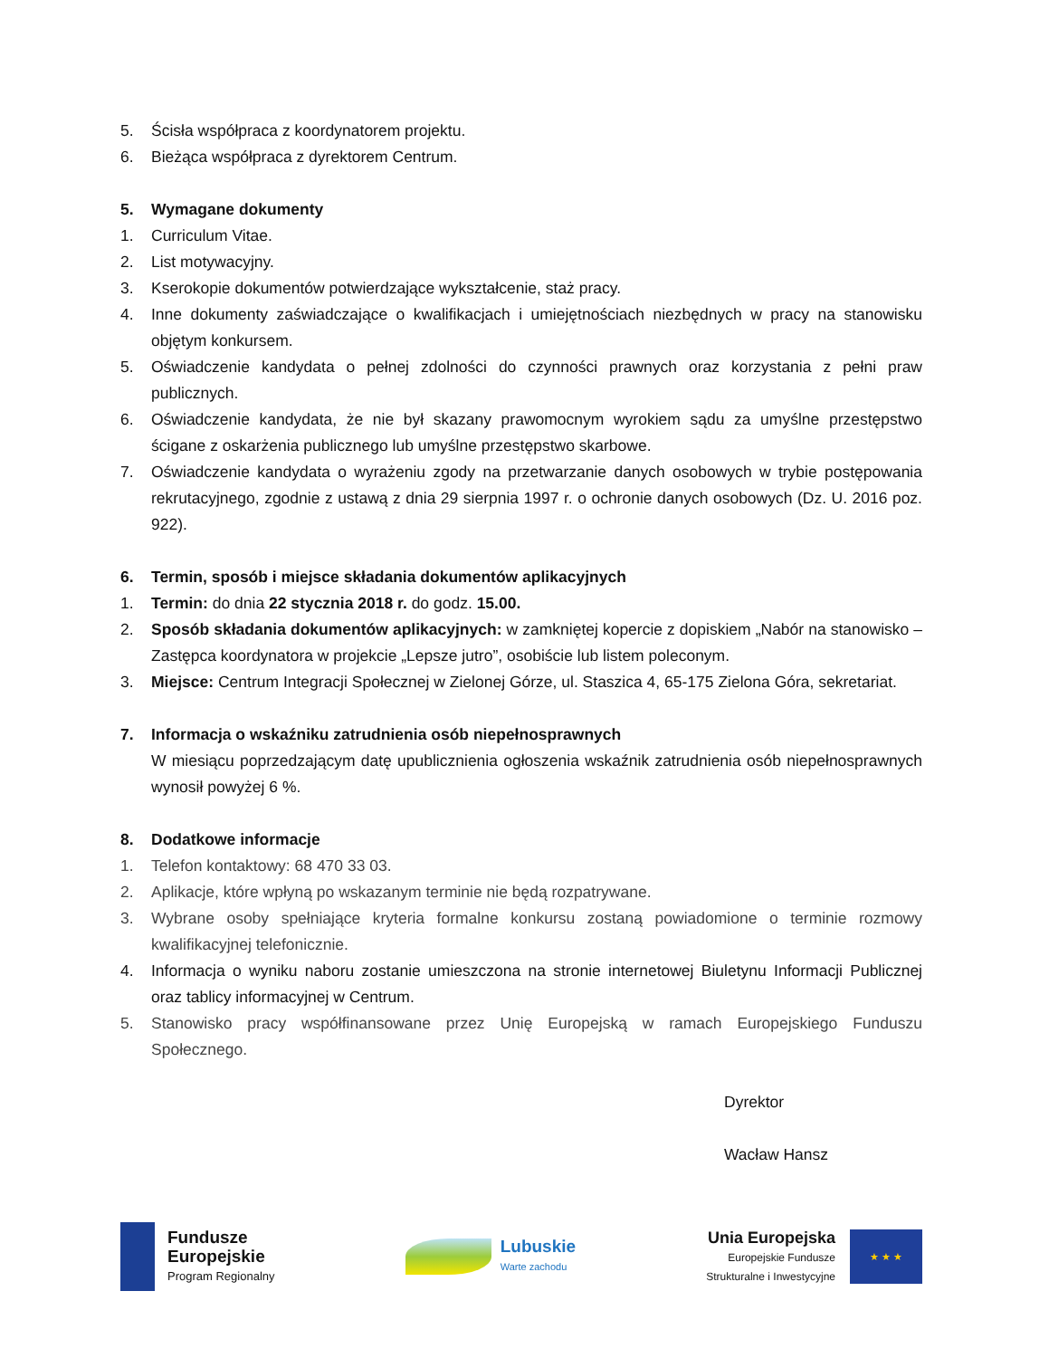5. Ścisła współpraca z koordynatorem projektu.
6. Bieżąca współpraca z dyrektorem Centrum.
5. Wymagane dokumenty
1. Curriculum Vitae.
2. List motywacyjny.
3. Kserokopie dokumentów potwierdzające wykształcenie, staż pracy.
4. Inne dokumenty zaświadczające o kwalifikacjach i umiejętnościach niezbędnych w pracy na stanowisku objętym konkursem.
5. Oświadczenie kandydata o pełnej zdolności do czynności prawnych oraz korzystania z pełni praw publicznych.
6. Oświadczenie kandydata, że nie był skazany prawomocnym wyrokiem sądu za umyślne przestępstwo ścigane z oskarżenia publicznego lub umyślne przestępstwo skarbowe.
7. Oświadczenie kandydata o wyrażeniu zgody na przetwarzanie danych osobowych w trybie postępowania rekrutacyjnego, zgodnie z ustawą z dnia 29 sierpnia 1997 r. o ochronie danych osobowych (Dz. U. 2016 poz. 922).
6. Termin, sposób i miejsce składania dokumentów aplikacyjnych
1. Termin: do dnia 22 stycznia 2018 r. do godz. 15.00.
2. Sposób składania dokumentów aplikacyjnych: w zamkniętej kopercie z dopiskiem „Nabór na stanowisko – Zastępca koordynatora w projekcie „Lepsze jutro”, osobiście lub listem poleconym.
3. Miejsce: Centrum Integracji Społecznej w Zielonej Górze, ul. Staszica 4, 65-175 Zielona Góra, sekretariat.
7. Informacja o wskaźniku zatrudnienia osób niepełnosprawnych
W miesiącu poprzedzającym datę upublicznienia ogłoszenia wskaźnik zatrudnienia osób niepełnosprawnych wynosił powyżej 6 %.
8. Dodatkowe informacje
1. Telefon kontaktowy: 68 470 33 03.
2. Aplikacje, które wpłyną po wskazanym terminie nie będą rozpatrywane.
3. Wybrane osoby spełniające kryteria formalne konkursu zostaną powiadomione o terminie rozmowy kwalifikacyjnej telefonicznie.
4. Informacja o wyniku naboru zostanie umieszczona na stronie internetowej Biuletynu Informacji Publicznej oraz tablicy informacyjnej w Centrum.
5. Stanowisko pracy współfinansowane przez Unię Europejską w ramach Europejskiego Funduszu Społecznego.
Dyrektor
Wacław Hansz
Fundusze
Europejskie
Program Regionalny
Lubuskie
Warte zachodu
Unia Europejska
Europejskie Fundusze
Strukturalne i Inwestycyjne
★ ★ ★